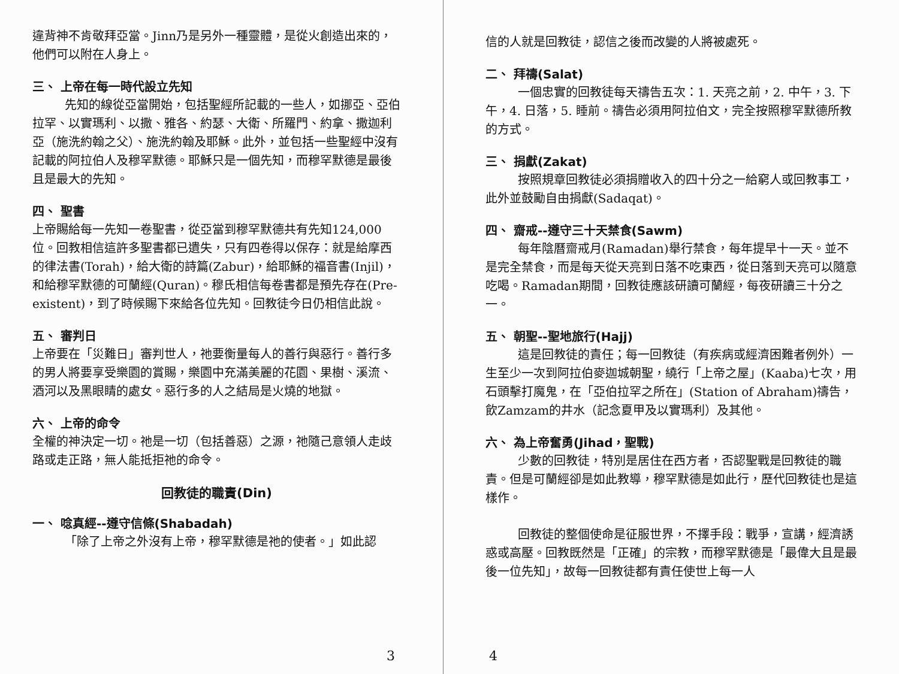違背神不肯敬拜亞當。Jinn乃是另外一種靈體，是從火創造出來的，他們可以附在人身上。
三、 上帝在每一時代設立先知
先知的線從亞當開始，包括聖經所記載的一些人，如挪亞、亞伯拉罕、以實瑪利、以撒、雅各、約瑟、大衛、所羅門、約拿、撒迦利亞（施洗約翰之父）、施洗約翰及耶穌。此外，並包括一些聖經中沒有記載的阿拉伯人及穆罕默德。耶穌只是一個先知，而穆罕默德是最後且是最大的先知。
四、 聖書
上帝賜給每一先知一卷聖書，從亞當到穆罕默德共有先知124,000位。回教相信這許多聖書都已遺失，只有四卷得以保存：就是給摩西的律法書(Torah)，給大衛的詩篇(Zabur)，給耶穌的福音書(Injil)，和給穆罕默德的可蘭經(Quran)。穆氏相信每卷書都是預先存在(Pre-existent)，到了時候賜下來給各位先知。回教徒今日仍相信此說。
五、 審判日
上帝要在「災難日」審判世人，祂要衡量每人的善行與惡行。善行多的男人將要享受樂園的賞賜，樂園中充滿美麗的花園、果樹、溪流、酒河以及黑眼睛的處女。惡行多的人之結局是火燒的地獄。
六、 上帝的命令
全權的神決定一切。祂是一切（包括善惡）之源，祂隨己意領人走歧路或走正路，無人能抵拒祂的命令。
回教徒的職責(Din)
一、 唸真經--遵守信條(Shabadah)
「除了上帝之外沒有上帝，穆罕默德是祂的使者。」如此認
3
信的人就是回教徒，認信之後而改變的人將被處死。
二、 拜禱(Salat)
一個忠實的回教徒每天禱告五次：1. 天亮之前，2. 中午，3. 下午，4. 日落，5. 睡前。禱告必須用阿拉伯文，完全按照穆罕默德所教的方式。
三、 捐獻(Zakat)
按照規章回教徒必須捐贈收入的四十分之一給窮人或回教事工，此外並鼓勵自由捐獻(Sadaqat)。
四、 齋戒--遵守三十天禁食(Sawm)
每年陰曆齋戒月(Ramadan)舉行禁食，每年提早十一天。並不是完全禁食，而是每天從天亮到日落不吃東西，從日落到天亮可以隨意吃喝。Ramadan期間，回教徒應該研讀可蘭經，每夜研讀三十分之一。
五、 朝聖--聖地旅行(Hajj)
這是回教徒的責任；每一回教徒（有疾病或經濟困難者例外）一生至少一次到阿拉伯麥迦城朝聖，繞行「上帝之屋」(Kaaba)七次，用石頭擊打魔鬼，在「亞伯拉罕之所在」(Station of Abraham)禱告，飲Zamzam的井水（記念夏甲及以實瑪利）及其他。
六、 為上帝奮勇(Jihad，聖戰)
少數的回教徒，特別是居住在西方者，否認聖戰是回教徒的職責。但是可蘭經卻是如此教導，穆罕默德是如此行，歷代回教徒也是這樣作。
回教徒的整個使命是征服世界，不擇手段：戰爭，宣講，經濟誘惑或高壓。回教既然是「正確」的宗教，而穆罕默德是「最偉大且是最後一位先知」，故每一回教徒都有責任使世上每一人
4